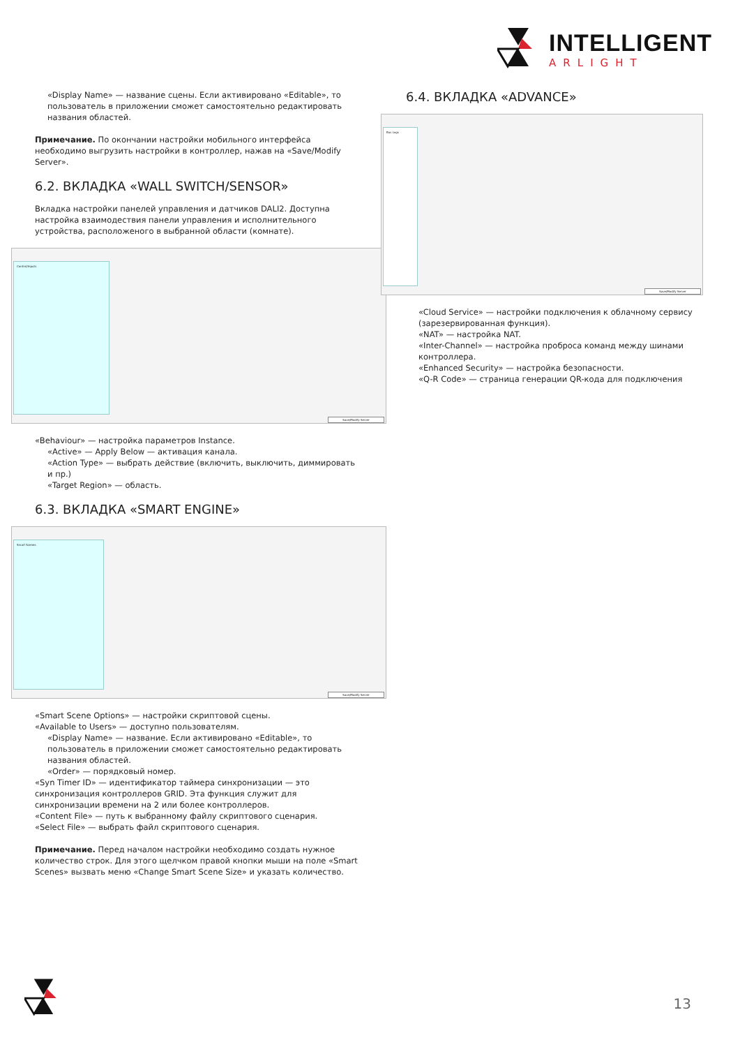INTELLIGENT
ARLIGHT
«Display Name» — название сцены. Если активировано «Editable», то пользователь в приложении сможет самостоятельно редактировать названия областей.
Примечание. По окончании настройки мобильного интерфейса необходимо выгрузить настройки в контроллер, нажав на «Save/Modify Server».
6.2. ВКЛАДКА «WALL SWITCH/SENSOR»
Вкладка настройки панелей управления и датчиков DALI2. Доступна настройка взаимодествия панели управления и исполнительного устройства, расположеного в выбранной области (комнате).
Control/Inputs
Save/Modify Server
«Behaviour» — настройка параметров Instance.
«Active» — Apply Below — активация канала.
«Action Type» — выбрать действие (включить, выключить, диммировать и пр.)
«Target Region» — область.
6.3. ВКЛАДКА «SMART ENGINE»
Smart Scenes
Save/Modify Server
«Smart Scene Options» — настройки скриптовой сцены.
«Available to Users» — доступно пользователям.
«Display Name» — название. Если активировано «Editable», то пользователь в приложении сможет самостоятельно редактировать названия областей.
«Order» — порядковый номер.
«Syn Timer ID» — идентификатор таймера синхронизации — это синхронизация контроллеров GRID. Эта функция служит для синхронизации времени на 2 или более контроллеров.
«Content File» — путь к выбранному файлу скриптового сценария.
«Select File» — выбрать файл скриптового сценария.
Примечание. Перед началом настройки необходимо создать нужное количество строк. Для этого щелчком правой кнопки мыши на поле «Smart Scenes» вызвать меню «Change Smart Scene Size» и указать количество.
6.4. ВКЛАДКА «ADVANCE»
Bus Logs
Save/Modify Server
«Cloud Service» — настройки подключения к облачному сервису (зарезервированная функция).
«NAT» — настройка NAT.
«Inter-Channel» — настройка проброса команд между шинами контроллера.
«Enhanced Security» — настройка безопасности.
«Q-R Code» — страница генерации QR-кода для подключения
13